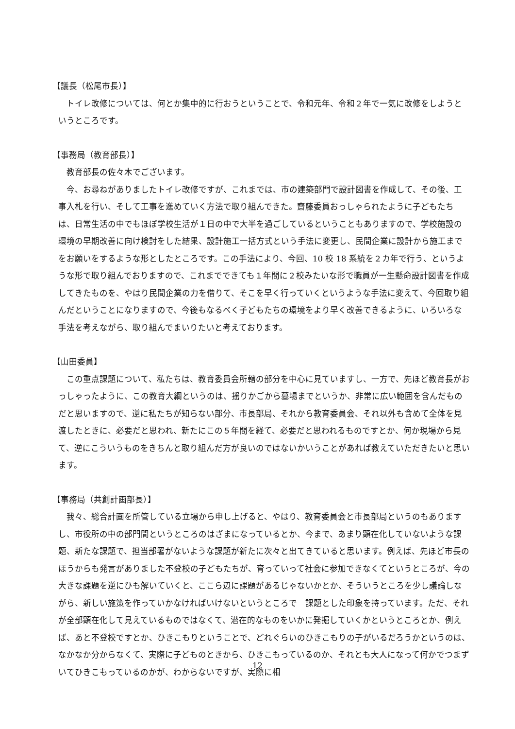【議長（松尾市長）】
トイレ改修については、何とか集中的に行おうということで、令和元年、令和２年で一気に改修をしようというところです。
【事務局（教育部長）】
教育部長の佐々木でございます。
今、お尋ねがありましたトイレ改修ですが、これまでは、市の建築部門で設計図書を作成して、その後、工事入札を行い、そして工事を進めていく方法で取り組んできた。齋藤委員おっしゃられたように子どもたちは、日常生活の中でもほぼ学校生活が１日の中で大半を過ごしているということもありますので、学校施設の環境の早期改善に向け検討をした結果、設計施工一括方式という手法に変更し、民間企業に設計から施工までをお願いをするような形としたところです。この手法により、今回、10 校 18 系統を２カ年で行う、というような形で取り組んでおりますので、これまでできても１年間に２校みたいな形で職員が一生懸命設計図書を作成してきたものを、やはり民間企業の力を借りて、そこを早く行っていくというような手法に変えて、今回取り組んだということになりますので、今後もなるべく子どもたちの環境をより早く改善できるように、いろいろな手法を考えながら、取り組んでまいりたいと考えております。
【山田委員】
この重点課題について、私たちは、教育委員会所轄の部分を中心に見ていますし、一方で、先ほど教育長がおっしゃったように、この教育大綱というのは、揺りかごから墓場までというか、非常に広い範囲を含んだものだと思いますので、逆に私たちが知らない部分、市長部局、それから教育委員会、それ以外も含めて全体を見渡したときに、必要だと思われ、新たにこの５年間を経て、必要だと思われるものですとか、何か現場から見て、逆にこういうものをきちんと取り組んだ方が良いのではないかいうことがあれば教えていただきたいと思います。
【事務局（共創計画部長）】
我々、総合計画を所管している立場から申し上げると、やはり、教育委員会と市長部局というのもありますし、市役所の中の部門間というところのはざまになっているとか、今まで、あまり顕在化していないような課題、新たな課題で、担当部署がないような課題が新たに次々と出てきていると思います。例えば、先ほど市長のほうからも発言がありました不登校の子どもたちが、育っていって社会に参加できなくてというところが、今の大きな課題を逆にひも解いていくと、ここら辺に課題があるじゃないかとか、そういうところを少し議論しながら、新しい施策を作っていかなければいけないというところで　課題とした印象を持っています。ただ、それが全部顕在化して見えているものではなくて、潜在的なものをいかに発掘していくかというところとか、例えば、あと不登校ですとか、ひきこもりということで、どれぐらいのひきこもりの子がいるだろうかというのは、なかなか分からなくて、実際に子どものときから、ひきこもっているのか、それとも大人になって何かでつまずいてひきこもっているのかが、わからないですが、実際に相
12